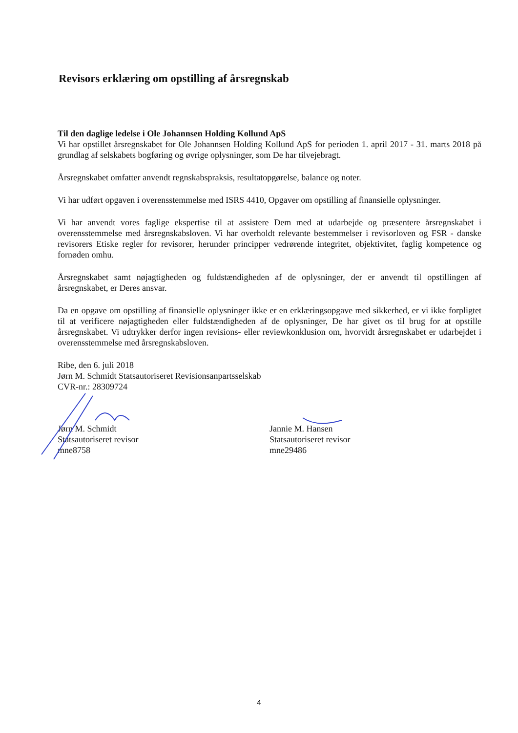Revisors erklæring om opstilling af årsregnskab
Til den daglige ledelse i Ole Johannsen Holding Kollund ApS
Vi har opstillet årsregnskabet for Ole Johannsen Holding Kollund ApS for perioden 1. april 2017 - 31. marts 2018 på grundlag af selskabets bogføring og øvrige oplysninger, som De har tilvejebragt.
Årsregnskabet omfatter anvendt regnskabspraksis, resultatopgørelse, balance og noter.
Vi har udført opgaven i overensstemmelse med ISRS 4410, Opgaver om opstilling af finansielle oplysninger.
Vi har anvendt vores faglige ekspertise til at assistere Dem med at udarbejde og præsentere årsregnskabet i overensstemmelse med årsregnskabsloven. Vi har overholdt relevante bestemmelser i revisorloven og FSR - danske revisorers Etiske regler for revisorer, herunder principper vedrørende integritet, objektivitet, faglig kompetence og fornøden omhu.
Årsregnskabet samt nøjagtigheden og fuldstændigheden af de oplysninger, der er anvendt til opstillingen af årsregnskabet, er Deres ansvar.
Da en opgave om opstilling af finansielle oplysninger ikke er en erklæringsopgave med sikkerhed, er vi ikke forpligtet til at verificere nøjagtigheden eller fuldstændigheden af de oplysninger, De har givet os til brug for at opstille årsregnskabet. Vi udtrykker derfor ingen revisions- eller reviewkonklusion om, hvorvidt årsregnskabet er udarbejdet i overensstemmelse med årsregnskabsloven.
Ribe, den 6. juli 2018
Jørn M. Schmidt Statsautoriseret Revisionsanpartsselskab
CVR-nr.: 28309724
Jørn M. Schmidt
Statsautoriseret revisor
mne8758
Jannie M. Hansen
Statsautoriseret revisor
mne29486
4